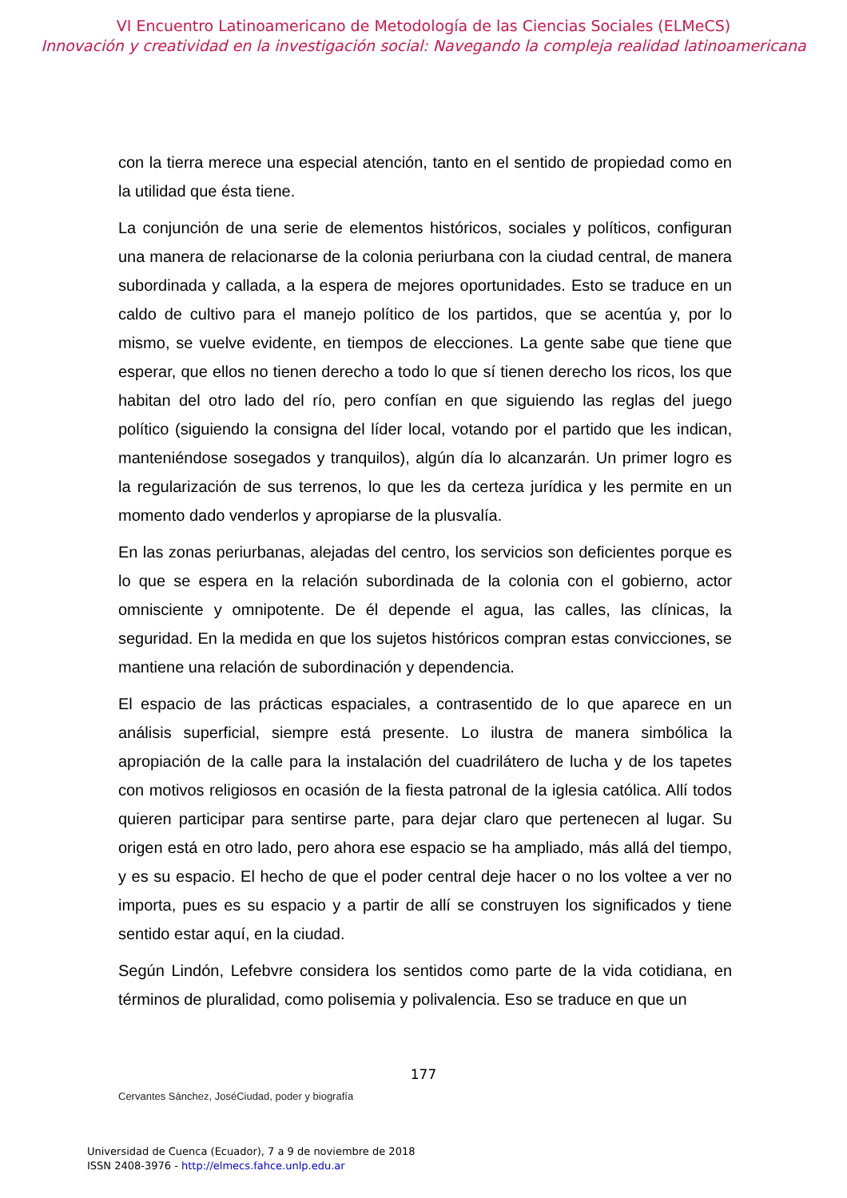VI Encuentro Latinoamericano de Metodología de las Ciencias Sociales (ELMeCS)
Innovación y creatividad en la investigación social: Navegando la compleja realidad latinoamericana
con la tierra merece una especial atención, tanto en el sentido de propiedad como en la utilidad que ésta tiene.
La conjunción de una serie de elementos históricos, sociales y políticos, configuran una manera de relacionarse de la colonia periurbana con la ciudad central, de manera subordinada y callada, a la espera de mejores oportunidades. Esto se traduce en un caldo de cultivo para el manejo político de los partidos, que se acentúa y, por lo mismo, se vuelve evidente, en tiempos de elecciones. La gente sabe que tiene que esperar, que ellos no tienen derecho a todo lo que sí tienen derecho los ricos, los que habitan del otro lado del río, pero confían en que siguiendo las reglas del juego político (siguiendo la consigna del líder local, votando por el partido que les indican, manteniéndose sosegados y tranquilos), algún día lo alcanzarán. Un primer logro es la regularización de sus terrenos, lo que les da certeza jurídica y les permite en un momento dado venderlos y apropiarse de la plusvalía.
En las zonas periurbanas, alejadas del centro, los servicios son deficientes porque es lo que se espera en la relación subordinada de la colonia con el gobierno, actor omnisciente y omnipotente. De él depende el agua, las calles, las clínicas, la seguridad. En la medida en que los sujetos históricos compran estas convicciones, se mantiene una relación de subordinación y dependencia.
El espacio de las prácticas espaciales, a contrasentido de lo que aparece en un análisis superficial, siempre está presente. Lo ilustra de manera simbólica la apropiación de la calle para la instalación del cuadrilátero de lucha y de los tapetes con motivos religiosos en ocasión de la fiesta patronal de la iglesia católica. Allí todos quieren participar para sentirse parte, para dejar claro que pertenecen al lugar. Su origen está en otro lado, pero ahora ese espacio se ha ampliado, más allá del tiempo, y es su espacio. El hecho de que el poder central deje hacer o no los voltee a ver no importa, pues es su espacio y a partir de allí se construyen los significados y tiene sentido estar aquí, en la ciudad.
Según Lindón, Lefebvre considera los sentidos como parte de la vida cotidiana, en términos de pluralidad, como polisemia y polivalencia. Eso se traduce en que un
177
Cervantes Sánchez, JoséCiudad, poder y biografía
Universidad de Cuenca (Ecuador), 7 a 9 de noviembre de 2018
ISSN 2408-3976 - http://elmecs.fahce.unlp.edu.ar